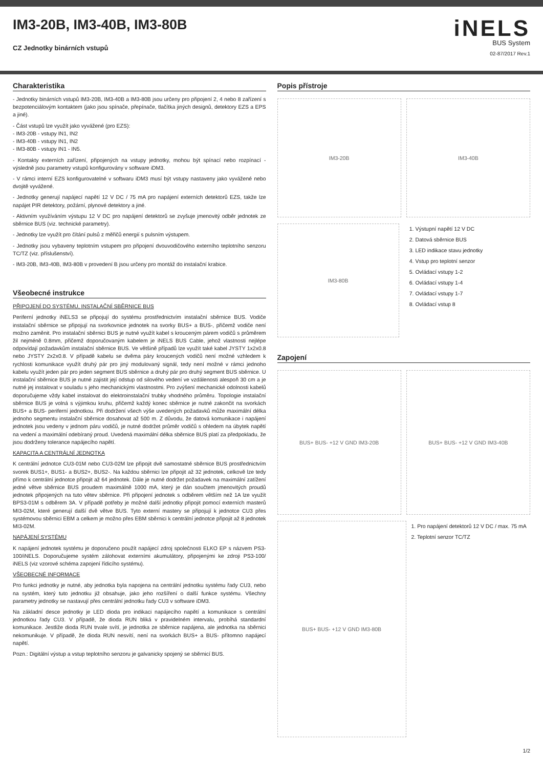IM3-20B, IM3-40B, IM3-80B
CZ Jednotky binárních vstupů
iNELS
BUS System
02-87/2017 Rev.1
Charakteristika
- Jednotky binárních vstupů IM3-20B, IM3-40B a IM3-80B jsou určeny pro připojení 2, 4 nebo 8 zařízení s bezpotenciálovým kontaktem (jako jsou spínače, přepínače, tlačítka jiných designů, detektory EZS a EPS a jiné).
- Část vstupů lze využít jako vyvážené (pro EZS):
- IM3-20B - vstupy IN1, IN2
- IM3-40B - vstupy IN1, IN2
- IM3-80B - vstupy IN1 - IN5.
- Kontakty externích zařízení, připojených na vstupy jednotky, mohou být spínací nebo rozpínací - výsledně jsou parametry vstupů konfigurovány v software iDM3.
- V rámci interní EZS konfigurovatelné v softwaru iDM3 musí být vstupy nastaveny jako vyvážené nebo dvojitě vyvážené.
- Jednotky generují napájecí napětí 12 V DC / 75 mA pro napájení externích detektorů EZS, takže lze napájet PIR detektory, požární, plynové detektory a jiné.
- Aktivním využíváním výstupu 12 V DC pro napájení detektorů se zvyšuje jmenovitý odběr jednotek ze sběrnice BUS (viz. technické parametry).
- Jednotky lze využít pro čítání pulsů z měřičů energií s pulsním výstupem.
- Jednotky jsou vybaveny teplotním vstupem pro připojení dvouvodičového externího teplotního senzoru TC/TZ (viz. příslušenství).
- IM3-20B, IM3-40B, IM3-80B v provedení B jsou určeny pro montáž do instalační krabice.
Všeobecné instrukce
PŘIPOJENÍ DO SYSTÉMU, INSTALAČNÍ SBĚRNICE BUS
Periferní jednotky iNELS3 se připojují do systému prostřednictvím instalační sběrnice BUS. Vodiče instalační sběrnice se připojují na svorkovnice jednotek na svorky BUS+ a BUS-, přičemž vodiče není možno zaměnit. Pro instalační sběrnici BUS je nutné využít kabel s krouceným párem vodičů s průměrem žil nejméně 0.8mm, přičemž doporučovaným kabelem je iNELS BUS Cable, jehož vlastnosti nejlépe odpovídají požadavkům instalační sběrnice BUS. Ve většině případů lze využít také kabel JYSTY 1x2x0.8 nebo JYSTY 2x2x0.8. V případě kabelu se dvěma páry kroucených vodičů není možné vzhledem k rychlosti komunikace využít druhý pár pro jiný modulovaný signál, tedy není možné v rámci jednoho kabelu využít jeden pár pro jeden segment BUS sběrnice a druhý pár pro druhý segment BUS sběrnice. U instalační sběrnice BUS je nutné zajistit její odstup od silového vedení ve vzdálenosti alespoň 30 cm a je nutné jej instalovat v souladu s jeho mechanickými vlastnostmi. Pro zvýšení mechanické odolnosti kabelů doporučujeme vždy kabel instalovat do elektroinstalační trubky vhodného průměru. Topologie instalační sběrnice BUS je volná s výjimkou kruhu, přičemž každý konec sběrnice je nutné zakončit na svorkách BUS+ a BUS- periferní jednotkou. Při dodržení všech výše uvedených požadavků může maximální délka jednoho segmentu instalační sběrnice dosahovat až 500 m. Z důvodu, že datová komunikace i napájení jednotek jsou vedeny v jednom páru vodičů, je nutné dodržet průměr vodičů s ohledem na úbytek napětí na vedení a maximální odebíraný proud. Uvedená maximální délka sběrnice BUS platí za předpokladu, že jsou dodrženy tolerance napájecího napětí.
KAPACITA A CENTRÁLNÍ JEDNOTKA
K centrální jednotce CU3-01M nebo CU3-02M lze připojit dvě samostatné sběrnice BUS prostřednictvím svorek BUS1+, BUS1- a BUS2+, BUS2-. Na každou sběrnici lze připojit až 32 jednotek, celkově lze tedy přímo k centrální jednotce připojit až 64 jednotek. Dále je nutné dodržet požadavek na maximální zatížení jedné větve sběrnice BUS proudem maximálně 1000 mA, který je dán součtem jmenovitých proudů jednotek připojených na tuto větev sběrnice. Při připojení jednotek s odběrem větším než 1A lze využít BPS3-01M s odběrem 3A. V případě potřeby je možné další jednotky připojit pomocí externích masterů MI3-02M, které generují další dvě větve BUS. Tyto externí mastery se připojují k jednotce CU3 přes systémovou sběrnici EBM a celkem je možno přes EBM sběrnici k centrální jednotce připojit až 8 jednotek MI3-02M.
NAPÁJENÍ SYSTÉMU
K napájení jednotek systému je doporučeno použít napájecí zdroj společnosti ELKO EP s názvem PS3-100/iNELS. Doporučujeme systém zálohovat externími akumulátory, připojenými ke zdroji PS3-100/ iNELS (viz vzorové schéma zapojení řídicího systému).
VŠEOBECNÉ INFORMACE
Pro funkci jednotky je nutné, aby jednotka byla napojena na centrální jednotku systému řady CU3, nebo na systém, který tuto jednotku již obsahuje, jako jeho rozšíření o další funkce systému. Všechny parametry jednotky se nastavují přes centrální jednotku řady CU3 v software iDM3.
Na základní desce jednotky je LED dioda pro indikaci napájecího napětí a komunikace s centrální jednotkou řady CU3. V případě, že dioda RUN bliká v pravidelném intervalu, probíhá standardní komunikace. Jestliže dioda RUN trvale svítí, je jednotka ze sběrnice napájena, ale jednotka na sběrnici nekomunikuje. V případě, že dioda RUN nesvítí, není na svorkách BUS+ a BUS- přítomno napájecí napětí.
Pozn.: Digitální výstup a vstup teplotního senzoru je galvanicky spojený se sběrnicí BUS.
Popis přístroje
IM3-20B IM3-40B
IM3-80B
1. Výstupní napětí 12 V DC
2. Datová sběrnice BUS
3. LED indikace stavu jednotky
4. Vstup pro teplotní senzor
5. Ovládací vstupy 1-2
6. Ovládací vstupy 1-4
7. Ovládací vstupy 1-7
8. Ovládací vstup 8
Zapojení
BUS+ BUS- +12 V GND IM3-20B BUS+ BUS- +12 V GND IM3-40B
BUS+ BUS- +12 V GND IM3-80B
1. Pro napájení detektorů 12 V DC / max. 75 mA
2. Teplotní senzor TC/TZ
1/2